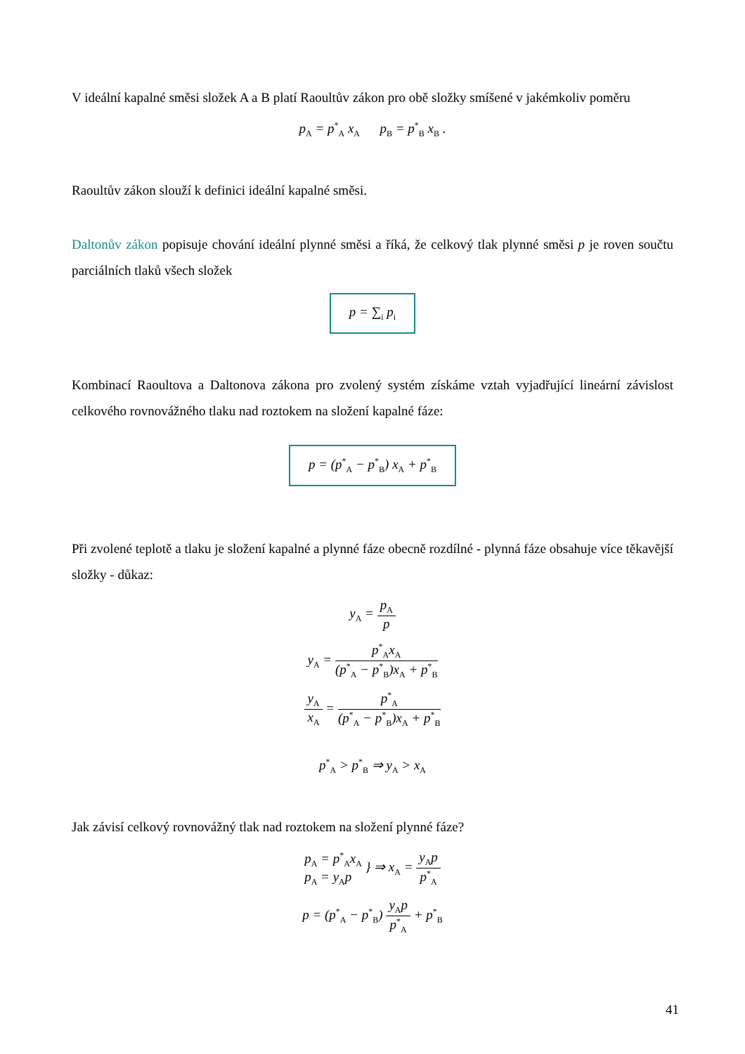V ideální kapalné směsi složek A a B platí Raoultův zákon pro obě složky smíšené v jakémkoliv poměru
p<sub>A</sub> = p<sup>*</sup><sub>A</sub> x<sub>A</sub> p<sub>B</sub> = p<sup>*</sup><sub>B</sub> x<sub>B</sub> .
Raoultův zákon slouží k definici ideální kapalné směsi.
Daltonův zákon popisuje chování ideální plynné směsi a říká, že celkový tlak plynné směsi p je roven součtu parciálních tlaků všech složek
p = ∑<sub>i</sub> p<sub>i</sub>
Kombinací Raoultova a Daltonova zákona pro zvolený systém získáme vztah vyjadřující lineární závislost celkového rovnovážného tlaku nad roztokem na složení kapalné fáze:
p = (p<sup>*</sup><sub>A</sub> − p<sup>*</sup><sub>B</sub>) x<sub>A</sub> + p<sup>*</sup><sub>B</sub>
Při zvolené teplotě a tlaku je složení kapalné a plynné fáze obecně rozdílné - plynná fáze obsahuje více těkavější složky - důkaz:
y<sub>A</sub> = p<sub>A</sub> p
y<sub>A</sub> = p<sup>*</sup><sub>A</sub>x<sub>A</sub> (p<sup>*</sup><sub>A</sub> − p<sup>*</sup><sub>B</sub>)x<sub>A</sub> + p<sup>*</sup><sub>B</sub>
y<sub>A</sub> x<sub>A</sub> = p<sup>*</sup><sub>A</sub> (p<sup>*</sup><sub>A</sub> − p<sup>*</sup><sub>B</sub>)x<sub>A</sub> + p<sup>*</sup><sub>B</sub>
p<sup>*</sup><sub>A</sub> > p<sup>*</sup><sub>B</sub> ⇒ y<sub>A</sub> > x<sub>A</sub>
Jak závisí celkový rovnovážný tlak nad roztokem na složení plynné fáze?
p<sub>A</sub> = p<sup>*</sup><sub>A</sub>x<sub>A</sub> p<sub>A</sub> = y<sub>A</sub>p } ⇒ x<sub>A</sub> = y<sub>A</sub>p p<sup>*</sup><sub>A</sub>
p = (p<sup>*</sup><sub>A</sub> − p<sup>*</sup><sub>B</sub>) y<sub>A</sub>p p<sup>*</sup><sub>A</sub> + p<sup>*</sup><sub>B</sub>
41